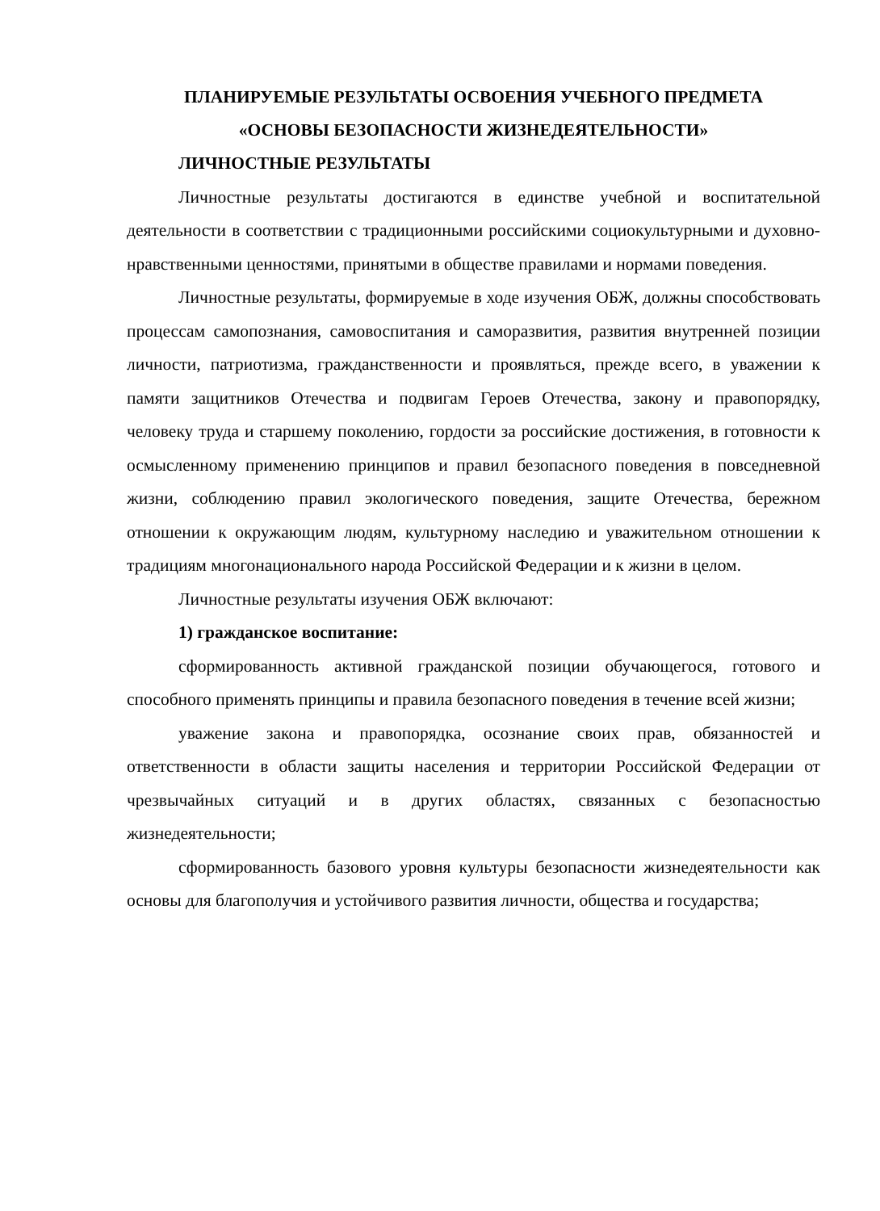ПЛАНИРУЕМЫЕ РЕЗУЛЬТАТЫ ОСВОЕНИЯ УЧЕБНОГО ПРЕДМЕТА
«ОСНОВЫ БЕЗОПАСНОСТИ ЖИЗНЕДЕЯТЕЛЬНОСТИ»
ЛИЧНОСТНЫЕ РЕЗУЛЬТАТЫ
Личностные результаты достигаются в единстве учебной и воспитательной деятельности в соответствии с традиционными российскими социокультурными и духовно-нравственными ценностями, принятыми в обществе правилами и нормами поведения.
Личностные результаты, формируемые в ходе изучения ОБЖ, должны способствовать процессам самопознания, самовоспитания и саморазвития, развития внутренней позиции личности, патриотизма, гражданственности и проявляться, прежде всего, в уважении к памяти защитников Отечества и подвигам Героев Отечества, закону и правопорядку, человеку труда и старшему поколению, гордости за российские достижения, в готовности к осмысленному применению принципов и правил безопасного поведения в повседневной жизни, соблюдению правил экологического поведения, защите Отечества, бережном отношении к окружающим людям, культурному наследию и уважительном отношении к традициям многонационального народа Российской Федерации и к жизни в целом.
Личностные результаты изучения ОБЖ включают:
1) гражданское воспитание:
сформированность активной гражданской позиции обучающегося, готового и способного применять принципы и правила безопасного поведения в течение всей жизни;
уважение закона и правопорядка, осознание своих прав, обязанностей и ответственности в области защиты населения и территории Российской Федерации от чрезвычайных ситуаций и в других областях, связанных с безопасностью жизнедеятельности;
сформированность базового уровня культуры безопасности жизнедеятельности как основы для благополучия и устойчивого развития личности, общества и государства;